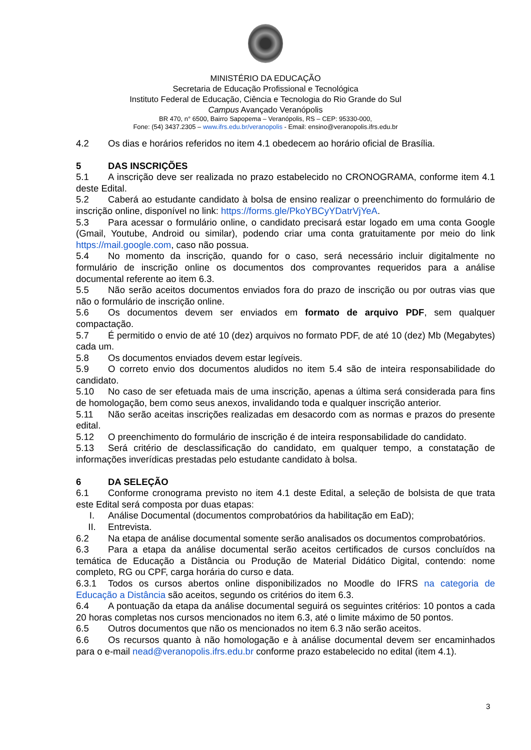MINISTÉRIO DA EDUCAÇÃO
Secretaria de Educação Profissional e Tecnológica
Instituto Federal de Educação, Ciência e Tecnologia do Rio Grande do Sul
Campus Avançado Veranópolis
BR 470, n° 6500, Bairro Sapopema – Veranópolis, RS – CEP: 95330-000,
Fone: (54) 3437.2305 – www.ifrs.edu.br/veranopolis - Email: ensino@veranopolis.ifrs.edu.br
4.2 Os dias e horários referidos no item 4.1 obedecem ao horário oficial de Brasília.
5 DAS INSCRIÇÕES
5.1 A inscrição deve ser realizada no prazo estabelecido no CRONOGRAMA, conforme item 4.1 deste Edital.
5.2 Caberá ao estudante candidato à bolsa de ensino realizar o preenchimento do formulário de inscrição online, disponível no link: https://forms.gle/PkoYBCyYDatrVjYeA.
5.3 Para acessar o formulário online, o candidato precisará estar logado em uma conta Google (Gmail, Youtube, Android ou similar), podendo criar uma conta gratuitamente por meio do link https://mail.google.com, caso não possua.
5.4 No momento da inscrição, quando for o caso, será necessário incluir digitalmente no formulário de inscrição online os documentos dos comprovantes requeridos para a análise documental referente ao item 6.3.
5.5 Não serão aceitos documentos enviados fora do prazo de inscrição ou por outras vias que não o formulário de inscrição online.
5.6 Os documentos devem ser enviados em formato de arquivo PDF, sem qualquer compactação.
5.7 É permitido o envio de até 10 (dez) arquivos no formato PDF, de até 10 (dez) Mb (Megabytes) cada um.
5.8 Os documentos enviados devem estar legíveis.
5.9 O correto envio dos documentos aludidos no item 5.4 são de inteira responsabilidade do candidato.
5.10 No caso de ser efetuada mais de uma inscrição, apenas a última será considerada para fins de homologação, bem como seus anexos, invalidando toda e qualquer inscrição anterior.
5.11 Não serão aceitas inscrições realizadas em desacordo com as normas e prazos do presente edital.
5.12 O preenchimento do formulário de inscrição é de inteira responsabilidade do candidato.
5.13 Será critério de desclassificação do candidato, em qualquer tempo, a constatação de informações inverídicas prestadas pelo estudante candidato à bolsa.
6 DA SELEÇÃO
6.1 Conforme cronograma previsto no item 4.1 deste Edital, a seleção de bolsista de que trata este Edital será composta por duas etapas:
I. Análise Documental (documentos comprobatórios da habilitação em EaD);
II. Entrevista.
6.2 Na etapa de análise documental somente serão analisados os documentos comprobatórios.
6.3 Para a etapa da análise documental serão aceitos certificados de cursos concluídos na temática de Educação a Distância ou Produção de Material Didático Digital, contendo: nome completo, RG ou CPF, carga horária do curso e data.
6.3.1 Todos os cursos abertos online disponibilizados no Moodle do IFRS na categoria de Educação a Distância são aceitos, segundo os critérios do item 6.3.
6.4 A pontuação da etapa da análise documental seguirá os seguintes critérios: 10 pontos a cada 20 horas completas nos cursos mencionados no item 6.3, até o limite máximo de 50 pontos.
6.5 Outros documentos que não os mencionados no item 6.3 não serão aceitos.
6.6 Os recursos quanto à não homologação e à análise documental devem ser encaminhados para o e-mail nead@veranopolis.ifrs.edu.br conforme prazo estabelecido no edital (item 4.1).
3